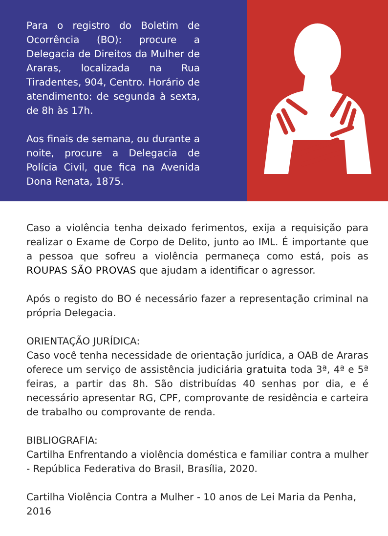Para o registro do Boletim de Ocorrência (BO): procure a Delegacia de Direitos da Mulher de Araras, localizada na Rua Tiradentes, 904, Centro. Horário de atendimento: de segunda à sexta, de 8h às 17h.
Aos finais de semana, ou durante a noite, procure a Delegacia de Polícia Civil, que fica na Avenida Dona Renata, 1875.
Caso a violência tenha deixado ferimentos, exija a requisição para realizar o Exame de Corpo de Delito, junto ao IML. É importante que a pessoa que sofreu a violência permaneça como está, pois as ROUPAS SÃO PROVAS que ajudam a identificar o agressor.
Após o registo do BO é necessário fazer a representação criminal na própria Delegacia.
ORIENTAÇÃO JURÍDICA:
Caso você tenha necessidade de orientação jurídica, a OAB de Araras oferece um serviço de assistência judiciária gratuita toda 3ª, 4ª e 5ª feiras, a partir das 8h. São distribuídas 40 senhas por dia, e é necessário apresentar RG, CPF, comprovante de residência e carteira de trabalho ou comprovante de renda.
BIBLIOGRAFIA:
Cartilha Enfrentando a violência doméstica e familiar contra a mulher - República Federativa do Brasil, Brasília, 2020.
Cartilha Violência Contra a Mulher - 10 anos de Lei Maria da Penha, 2016